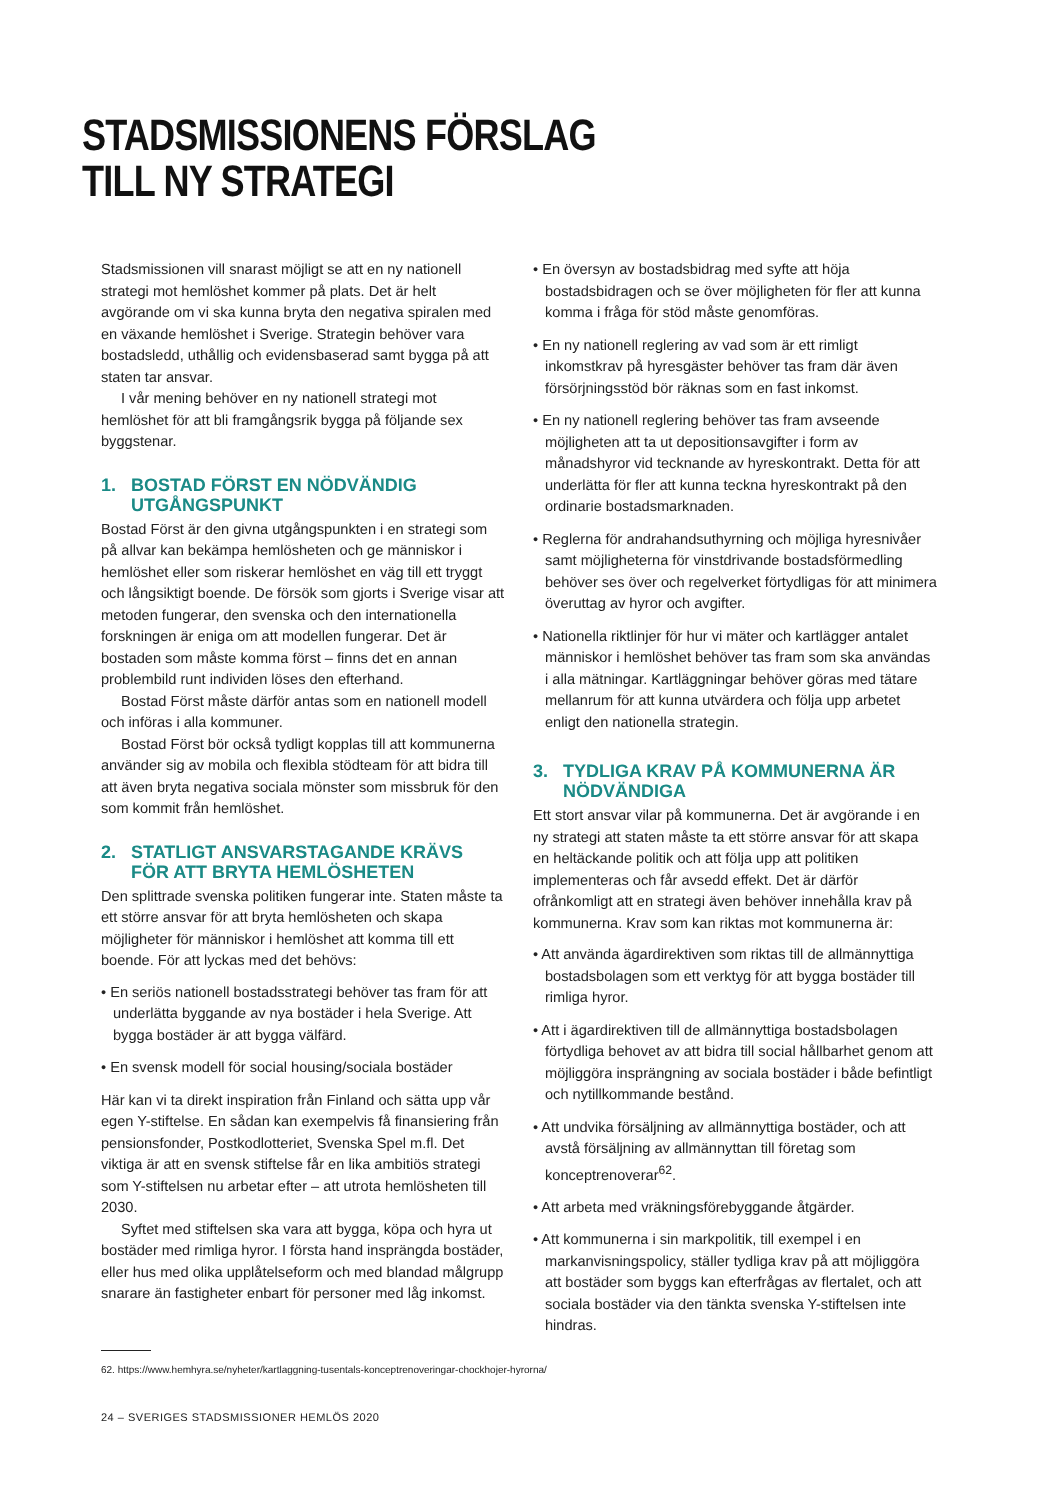STADSMISSIONENS FÖRSLAG
TILL NY STRATEGI
Stadsmissionen vill snarast möjligt se att en ny nationell strategi mot hemlöshet kommer på plats. Det är helt avgörande om vi ska kunna bryta den negativa spiralen med en växande hemlöshet i Sverige. Strategin behöver vara bostadsledd, uthållig och evidensbaserad samt bygga på att staten tar ansvar.
I vår mening behöver en ny nationell strategi mot hemlöshet för att bli framgångsrik bygga på följande sex byggstenar.
1. BOSTAD FÖRST EN NÖDVÄNDIG UTGÅNGSPUNKT
Bostad Först är den givna utgångspunkten i en strategi som på allvar kan bekämpa hemlösheten och ge människor i hemlöshet eller som riskerar hemlöshet en väg till ett tryggt och långsiktigt boende. De försök som gjorts i Sverige visar att metoden fungerar, den svenska och den internationella forskningen är eniga om att modellen fungerar. Det är bostaden som måste komma först – finns det en annan problembild runt individen löses den efterhand.
Bostad Först måste därför antas som en nationell modell och införas i alla kommuner.
Bostad Först bör också tydligt kopplas till att kommunerna använder sig av mobila och flexibla stödteam för att bidra till att även bryta negativa sociala mönster som missbruk för den som kommit från hemlöshet.
2. STATLIGT ANSVARSTAGANDE KRÄVS FÖR ATT BRYTA HEMLÖSHETEN
Den splittrade svenska politiken fungerar inte. Staten måste ta ett större ansvar för att bryta hemlösheten och skapa möjligheter för människor i hemlöshet att komma till ett boende. För att lyckas med det behövs:
• En seriös nationell bostadsstrategi behöver tas fram för att underlätta byggande av nya bostäder i hela Sverige. Att bygga bostäder är att bygga välfärd.
• En svensk modell för social housing/sociala bostäder
Här kan vi ta direkt inspiration från Finland och sätta upp vår egen Y-stiftelse. En sådan kan exempelvis få finansiering från pensionsfonder, Postkodlotteriet, Svenska Spel m.fl. Det viktiga är att en svensk stiftelse får en lika ambitiös strategi som Y-stiftelsen nu arbetar efter – att utrota hemlösheten till 2030.
Syftet med stiftelsen ska vara att bygga, köpa och hyra ut bostäder med rimliga hyror. I första hand insprängda bostäder, eller hus med olika upplåtelseform och med blandad målgrupp snarare än fastigheter enbart för personer med låg inkomst.
• En översyn av bostadsbidrag med syfte att höja bostadsbidragen och se över möjligheten för fler att kunna komma i fråga för stöd måste genomföras.
• En ny nationell reglering av vad som är ett rimligt inkomstkrav på hyresgäster behöver tas fram där även försörjningsstöd bör räknas som en fast inkomst.
• En ny nationell reglering behöver tas fram avseende möjligheten att ta ut depositionsavgifter i form av månadshyror vid tecknande av hyreskontrakt. Detta för att underlätta för fler att kunna teckna hyreskontrakt på den ordinarie bostadsmarknaden.
• Reglerna för andrahandsuthyrning och möjliga hyresnivåer samt möjligheterna för vinstdrivande bostadsförmedling behöver ses över och regelverket förtydligas för att minimera överuttag av hyror och avgifter.
• Nationella riktlinjer för hur vi mäter och kartlägger antalet människor i hemlöshet behöver tas fram som ska användas i alla mätningar. Kartläggningar behöver göras med tätare mellanrum för att kunna utvärdera och följa upp arbetet enligt den nationella strategin.
3. TYDLIGA KRAV PÅ KOMMUNERNA ÄR NÖDVÄNDIGA
Ett stort ansvar vilar på kommunerna. Det är avgörande i en ny strategi att staten måste ta ett större ansvar för att skapa en heltäckande politik och att följa upp att politiken implementeras och får avsedd effekt. Det är därför ofrånkomligt att en strategi även behöver innehålla krav på kommunerna. Krav som kan riktas mot kommunerna är:
• Att använda ägardirektiven som riktas till de allmännyttiga bostadsbolagen som ett verktyg för att bygga bostäder till rimliga hyror.
• Att i ägardirektiven till de allmännyttiga bostadsbolagen förtydliga behovet av att bidra till social hållbarhet genom att möjliggöra insprängning av sociala bostäder i både befintligt och nytillkommande bestånd.
• Att undvika försäljning av allmännyttiga bostäder, och att avstå försäljning av allmännyttan till företag som konceptrenoverar<sup>62</sup>.
• Att arbeta med vräkningsförebyggande åtgärder.
• Att kommunerna i sin markpolitik, till exempel i en markanvisningspolicy, ställer tydliga krav på att möjliggöra att bostäder som byggs kan efterfrågas av flertalet, och att sociala bostäder via den tänkta svenska Y-stiftelsen inte hindras.
62. https://www.hemhyra.se/nyheter/kartlaggning-tusentals-konceptrenoveringar-chockhojer-hyrorna/
24 – SVERIGES STADSMISSIONER HEMLÖS 2020